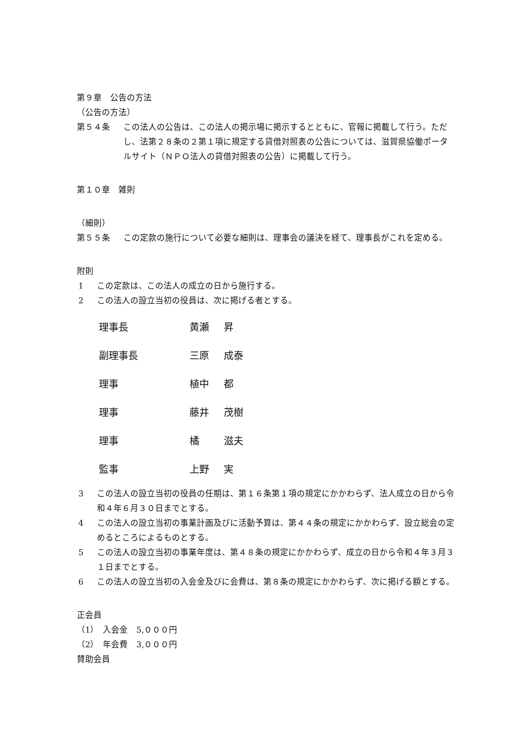第９章　公告の方法
（公告の方法）
第５４条 この法人の公告は、この法人の掲示場に掲示するとともに、官報に掲載して行う。ただし、法第２８条の２第１項に規定する貸借対照表の公告については、滋賀県協働ポータルサイト（ＮＰＯ法人の貸借対照表の公告）に掲載して行う。
第１０章　雑則
（細則）
第５５条 この定款の施行について必要な細則は、理事会の議決を経て、理事長がこれを定める。
附則
1 この定款は、この法人の成立の日から施行する。
2 この法人の設立当初の役員は、次に掲げる者とする。
| 理事長 | 黄瀬 | 昇 |
| 副理事長 | 三原 | 成泰 |
| 理事 | 植中 | 都 |
| 理事 | 藤井 | 茂樹 |
| 理事 | 橘 | 滋夫 |
| 監事 | 上野 | 実 |
3 この法人の設立当初の役員の任期は、第１６条第１項の規定にかかわらず、法人成立の日から令和４年６月３０日までとする。
4 この法人の設立当初の事業計画及びに活動予算は、第４４条の規定にかかわらず、設立総会の定めるところによるものとする。
5 この法人の設立当初の事業年度は、第４８条の規定にかかわらず、成立の日から令和４年３月３１日までとする。
6 この法人の設立当初の入会金及びに会費は、第８条の規定にかかわらず、次に掲げる額とする。
正会員
（1）　入会金　5,０００円
（2）　年会費　3,０００円
賛助会員